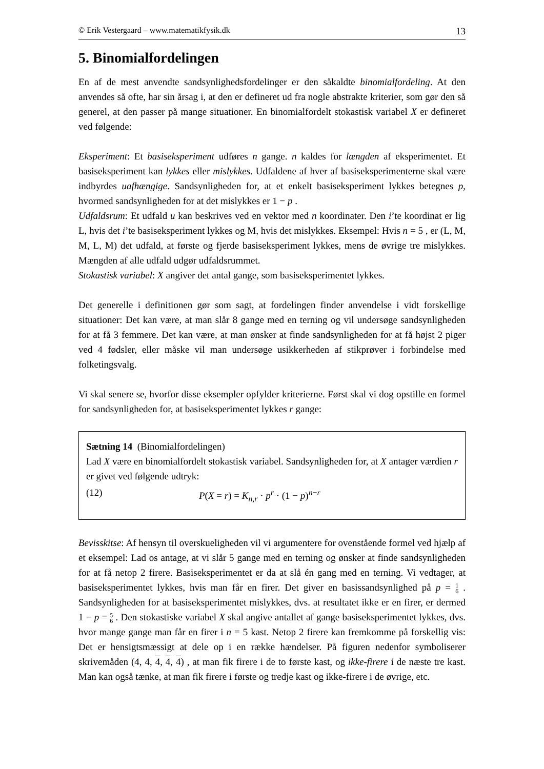© Erik Vestergaard – www.matematikfysik.dk 13
5. Binomialfordelingen
En af de mest anvendte sandsynlighedsfordelinger er den såkaldte binomialfordeling. At den anvendes så ofte, har sin årsag i, at den er defineret ud fra nogle abstrakte kriterier, som gør den så generel, at den passer på mange situationer. En binomialfordelt stokastisk variabel X er defineret ved følgende:
Eksperiment: Et basiseksperiment udføres n gange. n kaldes for længden af eksperimentet. Et basiseksperiment kan lykkes eller mislykkes. Udfaldene af hver af basiseksperimenterne skal være indbyrdes uafhængige. Sandsynligheden for, at et enkelt basiseksperiment lykkes betegnes p, hvormed sandsynligheden for at det mislykkes er 1 − p .
Udfaldsrum: Et udfald u kan beskrives ved en vektor med n koordinater. Den i’te koordinat er lig L, hvis det i’te basiseksperiment lykkes og M, hvis det mislykkes. Eksempel: Hvis n = 5 , er (L, M, M, L, M) det udfald, at første og fjerde basiseksperiment lykkes, mens de øvrige tre mislykkes. Mængden af alle udfald udgør udfaldsrummet.
Stokastisk variabel: X angiver det antal gange, som basiseksperimentet lykkes.
Det generelle i definitionen gør som sagt, at fordelingen finder anvendelse i vidt forskellige situationer: Det kan være, at man slår 8 gange med en terning og vil undersøge sandsynligheden for at få 3 femmere. Det kan være, at man ønsker at finde sandsynligheden for at få højst 2 piger ved 4 fødsler, eller måske vil man undersøge usikkerheden af stikprøver i forbindelse med folketingsvalg.
Vi skal senere se, hvorfor disse eksempler opfylder kriterierne. Først skal vi dog opstille en formel for sandsynligheden for, at basiseksperimentet lykkes r gange:
Sætning 14 (Binomialfordelingen)
Lad X være en binomialfordelt stokastisk variabel. Sandsynligheden for, at X antager værdien r er givet ved følgende udtryk:
(12) P(X = r) = K<sub>n,r</sub> · p<sup>r</sup> · (1 − p)<sup>n−r</sup>
Bevisskitse: Af hensyn til overskueligheden vil vi argumentere for ovenstående formel ved hjælp af et eksempel: Lad os antage, at vi slår 5 gange med en terning og ønsker at finde sandsynligheden for at få netop 2 firere. Basiseksperimentet er da at slå én gang med en terning. Vi vedtager, at basiseksperimentet lykkes, hvis man får en firer. Det giver en basissandsynlighed på p = 1
6 . Sandsynligheden for at basiseksperimentet mislykkes, dvs. at resultatet ikke er en firer, er dermed 1 − p = 5
6 . Den stokastiske variabel X skal angive antallet af gange basiseksperimentet lykkes, dvs. hvor mange gange man får en firer i n = 5 kast. Netop 2 firere kan fremkomme på forskellig vis: Det er hensigtsmæssigt at dele op i en række hændelser. På figuren nedenfor symboliserer skrivemåden (4, 4, 4, 4, 4) , at man fik firere i de to første kast, og ikke-firere i de næste tre kast. Man kan også tænke, at man fik firere i første og tredje kast og ikke-firere i de øvrige, etc.